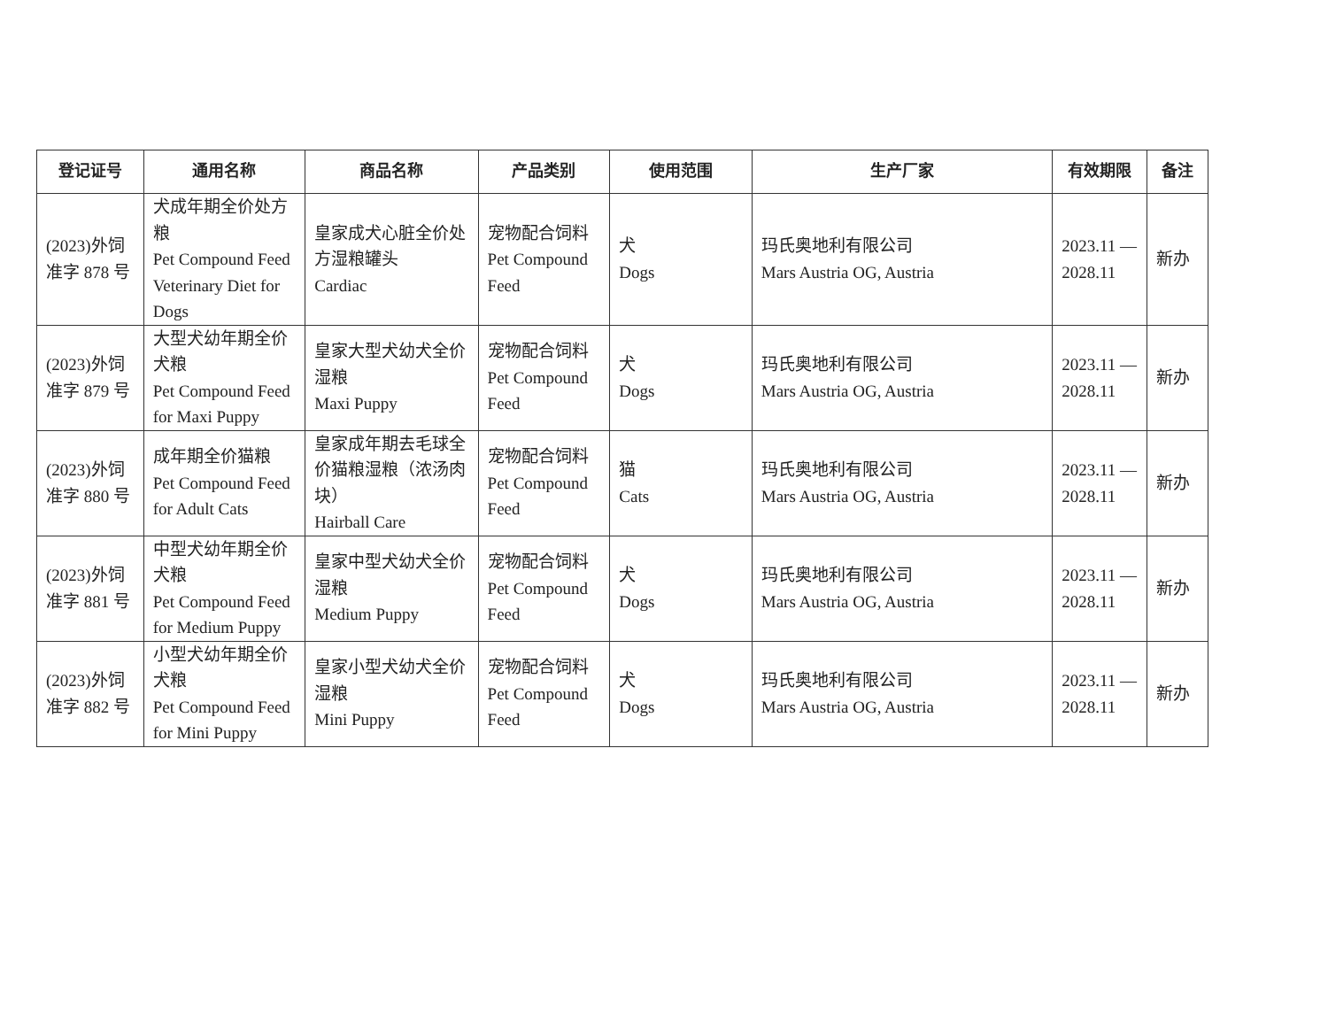| 登记证号 | 通用名称 | 商品名称 | 产品类别 | 使用范围 | 生产厂家 | 有效期限 | 备注 |
| --- | --- | --- | --- | --- | --- | --- | --- |
| (2023)外饲准字 878 号 | 犬成年期全价处方粮 Pet Compound Feed Veterinary Diet for Dogs | 皇家成犬心脏全价处方湿粮罐头 Cardiac | 宠物配合饲料 Pet Compound Feed | 犬 Dogs | 玛氏奥地利有限公司 Mars Austria OG, Austria | 2023.11 — 2028.11 | 新办 |
| (2023)外饲准字 879 号 | 大型犬幼年期全价犬粮 Pet Compound Feed for Maxi Puppy | 皇家大型犬幼犬全价湿粮 Maxi Puppy | 宠物配合饲料 Pet Compound Feed | 犬 Dogs | 玛氏奥地利有限公司 Mars Austria OG, Austria | 2023.11 — 2028.11 | 新办 |
| (2023)外饲准字 880 号 | 成年期全价猫粮 Pet Compound Feed for Adult Cats | 皇家成年期去毛球全价猫粮湿粮（浓汤肉块） Hairball Care | 宠物配合饲料 Pet Compound Feed | 猫 Cats | 玛氏奥地利有限公司 Mars Austria OG, Austria | 2023.11 — 2028.11 | 新办 |
| (2023)外饲准字 881 号 | 中型犬幼年期全价犬粮 Pet Compound Feed for Medium Puppy | 皇家中型犬幼犬全价湿粮 Medium Puppy | 宠物配合饲料 Pet Compound Feed | 犬 Dogs | 玛氏奥地利有限公司 Mars Austria OG, Austria | 2023.11 — 2028.11 | 新办 |
| (2023)外饲准字 882 号 | 小型犬幼年期全价犬粮 Pet Compound Feed for Mini Puppy | 皇家小型犬幼犬全价湿粮 Mini Puppy | 宠物配合饲料 Pet Compound Feed | 犬 Dogs | 玛氏奥地利有限公司 Mars Austria OG, Austria | 2023.11 — 2028.11 | 新办 |